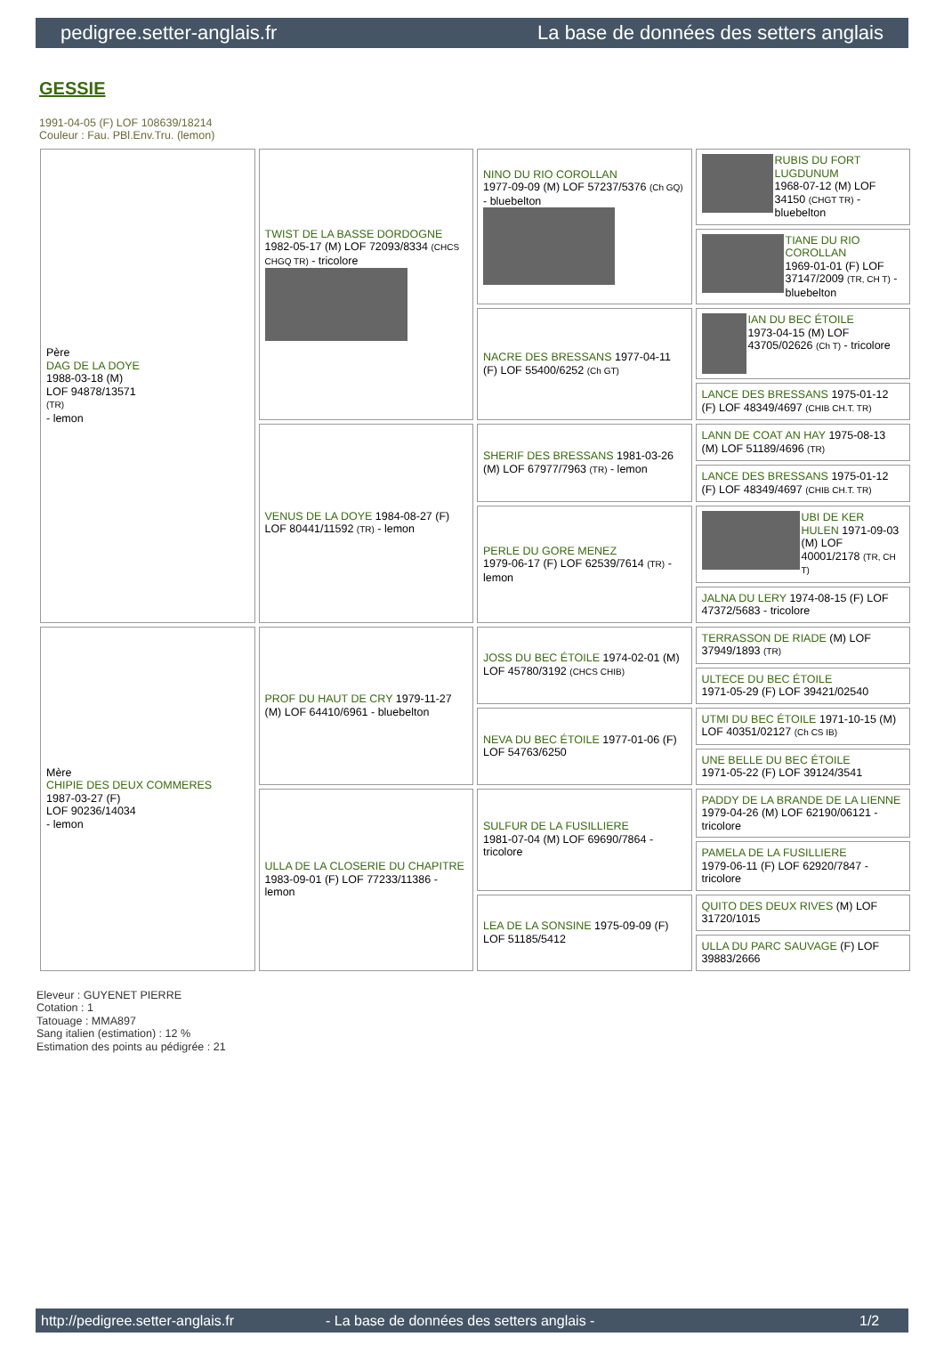pedigree.setter-anglais.fr La base de données des setters anglais
GESSIE
1991-04-05 (F) LOF 108639/18214
Couleur : Fau. PBl.Env.Tru. (lemon)
| Père DAG DE LA DOYE 1988-03-18 (M) LOF 94878/13571 (TR) - lemon | TWIST DE LA BASSE DORDOGNE 1982-05-17 (M) LOF 72093/8334 (CHCS CHGQ TR) - tricolore | NINO DU RIO COROLLAN 1977-09-09 (M) LOF 57237/5376 (Ch GQ) - bluebelton | RUBIS DU FORT LUGDUNUM 1968-07-12 (M) LOF 34150 (CHGT TR) - bluebelton |
| | | | TIANE DU RIO COROLLAN 1969-01-01 (F) LOF 37147/2009 (TR, CH T) - bluebelton |
| | | NACRE DES BRESSANS 1977-04-11 (F) LOF 55400/6252 (Ch GT) | IAN DU BEC ÉTOILE 1973-04-15 (M) LOF 43705/02626 (Ch T) - tricolore |
| | | | LANCE DES BRESSANS 1975-01-12 (F) LOF 48349/4697 (CHIB CH.T. TR) |
| | VENUS DE LA DOYE 1984-08-27 (F) LOF 80441/11592 (TR) - lemon | SHERIF DES BRESSANS 1981-03-26 (M) LOF 67977/7963 (TR) - lemon | LANN DE COAT AN HAY 1975-08-13 (M) LOF 51189/4696 (TR) |
| | | | LANCE DES BRESSANS 1975-01-12 (F) LOF 48349/4697 (CHIB CH.T. TR) |
| | | PERLE DU GORE MENEZ 1979-06-17 (F) LOF 62539/7614 (TR) - lemon | UBI DE KER HULEN 1971-09-03 (M) LOF 40001/2178 (TR, CH T) |
| | | | JALNA DU LERY 1974-08-15 (F) LOF 47372/5683 - tricolore |
| Mère CHIPIE DES DEUX COMMERES 1987-03-27 (F) LOF 90236/14034 - lemon | PROF DU HAUT DE CRY 1979-11-27 (M) LOF 64410/6961 - bluebelton | JOSS DU BEC ÉTOILE 1974-02-01 (M) LOF 45780/3192 (CHCS CHIB) | TERRASSON DE RIADE (M) LOF 37949/1893 (TR) |
| | | | ULTECE DU BEC ÉTOILE 1971-05-29 (F) LOF 39421/02540 |
| | | NEVA DU BEC ÉTOILE 1977-01-06 (F) LOF 54763/6250 | UTMI DU BEC ÉTOILE 1971-10-15 (M) LOF 40351/02127 (Ch CS IB) |
| | | | UNE BELLE DU BEC ÉTOILE 1971-05-22 (F) LOF 39124/3541 |
| | ULLA DE LA CLOSERIE DU CHAPITRE 1983-09-01 (F) LOF 77233/11386 - lemon | SULFUR DE LA FUSILLIERE 1981-07-04 (M) LOF 69690/7864 - tricolore | PADDY DE LA BRANDE DE LA LIENNE 1979-04-26 (M) LOF 62190/06121 - tricolore |
| | | | PAMELA DE LA FUSILLIERE 1979-06-11 (F) LOF 62920/7847 - tricolore |
| | | LEA DE LA SONSINE 1975-09-09 (F) LOF 51185/5412 | QUITO DES DEUX RIVES (M) LOF 31720/1015 |
| | | | ULLA DU PARC SAUVAGE (F) LOF 39883/2666 |
Eleveur : GUYENET PIERRE
Cotation : 1
Tatouage : MMA897
Sang italien (estimation) : 12 %
Estimation des points au pédigrée : 21
http://pedigree.setter-anglais.fr - La base de données des setters anglais - 1/2